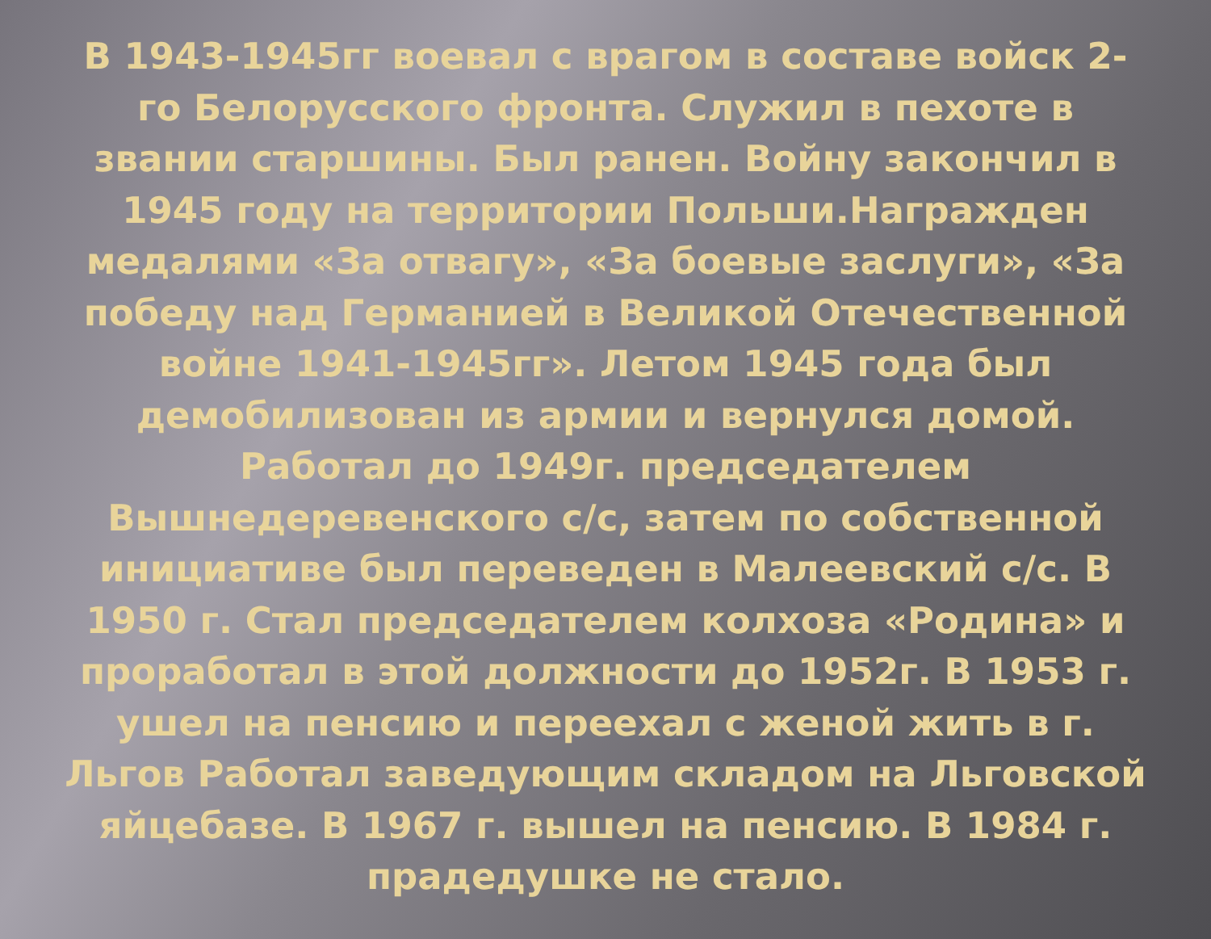В 1943-1945гг воевал с врагом в составе войск 2-го Белорусского фронта. Служил в пехоте в звании старшины. Был ранен. Войну закончил в 1945 году на территории Польши.Награжден медалями «За отвагу», «За боевые заслуги», «За победу над Германией в Великой Отечественной войне 1941-1945гг». Летом 1945 года был демобилизован из армии и вернулся домой. Работал до 1949г. председателем Вышнедеревенского с/с, затем по собственной инициативе был переведен в Малеевский с/с. В 1950 г. Стал председателем колхоза «Родина» и проработал в этой должности до 1952г. В 1953 г. ушел на пенсию и переехал с женой жить в г. Льгов Работал заведующим складом на Льговской яйцебазе. В 1967 г. вышел на пенсию. В 1984 г. прадедушке не стало.